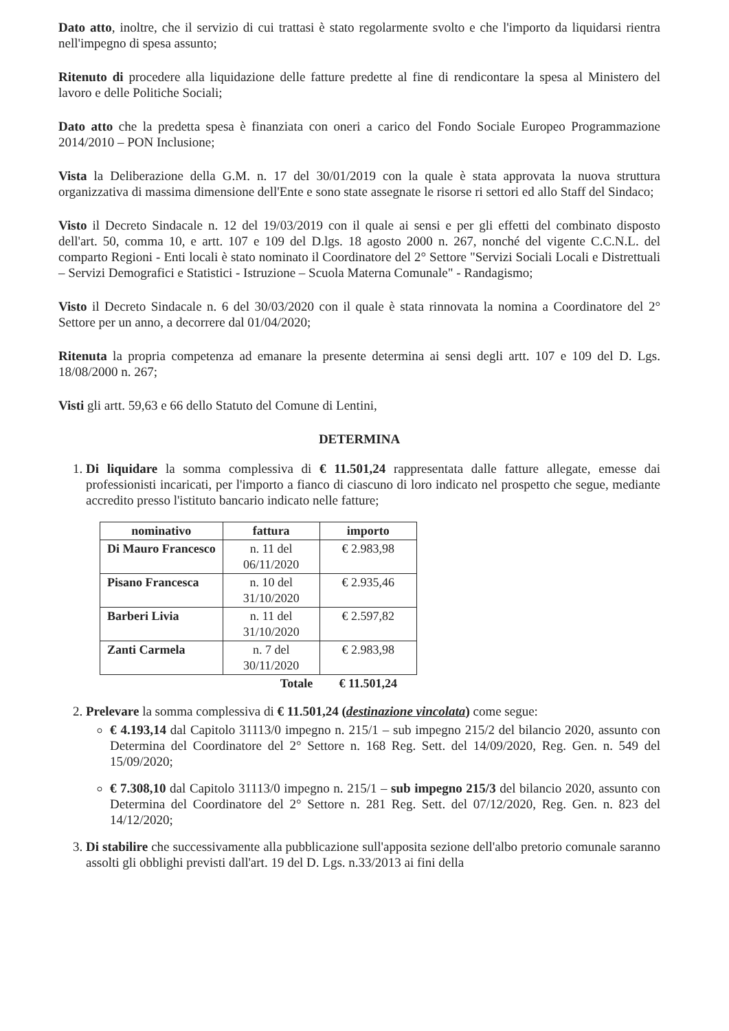Dato atto, inoltre, che il servizio di cui trattasi è stato regolarmente svolto e che l'importo da liquidarsi rientra nell'impegno di spesa assunto;
Ritenuto di procedere alla liquidazione delle fatture predette al fine di rendicontare la spesa al Ministero del lavoro e delle Politiche Sociali;
Dato atto che la predetta spesa è finanziata con oneri a carico del Fondo Sociale Europeo Programmazione 2014/2010 – PON Inclusione;
Vista la Deliberazione della G.M. n. 17 del 30/01/2019 con la quale è stata approvata la nuova struttura organizzativa di massima dimensione dell'Ente e sono state assegnate le risorse ri settori ed allo Staff del Sindaco;
Visto il Decreto Sindacale n. 12 del 19/03/2019 con il quale ai sensi e per gli effetti del combinato disposto dell'art. 50, comma 10, e artt. 107 e 109 del D.lgs. 18 agosto 2000 n. 267, nonché del vigente C.C.N.L. del comparto Regioni - Enti locali è stato nominato il Coordinatore del 2° Settore "Servizi Sociali Locali e Distrettuali – Servizi Demografici e Statistici - Istruzione – Scuola Materna Comunale" - Randagismo;
Visto il Decreto Sindacale n. 6 del 30/03/2020 con il quale è stata rinnovata la nomina a Coordinatore del 2° Settore per un anno, a decorrere dal 01/04/2020;
Ritenuta la propria competenza ad emanare la presente determina ai sensi degli artt. 107 e 109 del D. Lgs. 18/08/2000 n. 267;
Visti gli artt. 59,63 e 66 dello Statuto del Comune di Lentini,
DETERMINA
1. Di liquidare la somma complessiva di € 11.501,24 rappresentata dalle fatture allegate, emesse dai professionisti incaricati, per l'importo a fianco di ciascuno di loro indicato nel prospetto che segue, mediante accredito presso l'istituto bancario indicato nelle fatture;
| nominativo | fattura | importo |
| --- | --- | --- |
| Di Mauro Francesco | n. 11 del 06/11/2020 | € 2.983,98 |
| Pisano Francesca | n. 10 del 31/10/2020 | € 2.935,46 |
| Barberi Livia | n. 11 del 31/10/2020 | € 2.597,82 |
| Zanti Carmela | n. 7 del 30/11/2020 | € 2.983,98 |
| | Totale | € 11.501,24 |
2. Prelevare la somma complessiva di € 11.501,24 (destinazione vincolata) come segue:
€ 4.193,14 dal Capitolo 31113/0 impegno n. 215/1 – sub impegno 215/2 del bilancio 2020, assunto con Determina del Coordinatore del 2° Settore n. 168 Reg. Sett. del 14/09/2020, Reg. Gen. n. 549 del 15/09/2020;
€ 7.308,10 dal Capitolo 31113/0 impegno n. 215/1 – sub impegno 215/3 del bilancio 2020, assunto con Determina del Coordinatore del 2° Settore n. 281 Reg. Sett. del 07/12/2020, Reg. Gen. n. 823 del 14/12/2020;
3. Di stabilire che successivamente alla pubblicazione sull'apposita sezione dell'albo pretorio comunale saranno assolti gli obblighi previsti dall'art. 19 del D. Lgs. n.33/2013 ai fini della